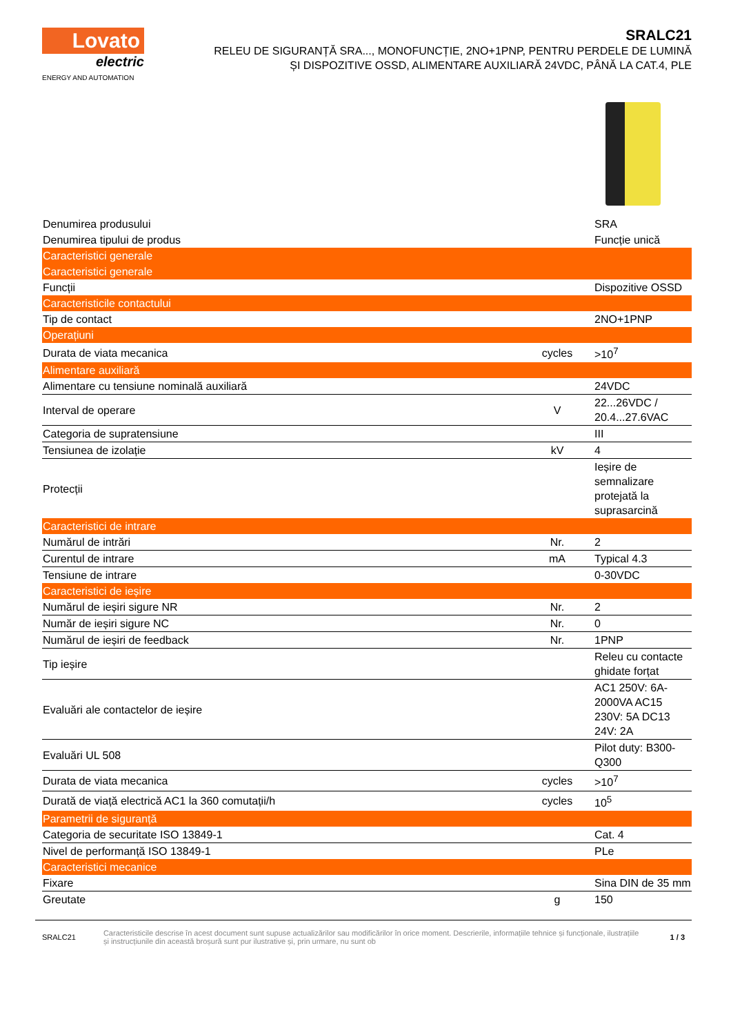Lovato
electric
ENERGY AND AUTOMATION
SRALC21
RELEU DE SIGURANȚĂ SRA..., MONOFUNCȚIE, 2NO+1PNP, PENTRU PERDELE DE LUMINĂ
ȘI DISPOZITIVE OSSD, ALIMENTARE AUXILIARĂ 24VDC, PÂNĂ LA CAT.4, PLE
| Denumirea produsului | | SRA |
| Denumirea tipului de produs | | Funcție unică |
| Caracteristici generale | | |
| Caracteristici generale | | |
| Funcții | | Dispozitive OSSD |
| Caracteristicile contactului | | |
| Tip de contact | | 2NO+1PNP |
| Operațiuni | | |
| Durata de viata mecanica | cycles | >10<sup>7</sup> |
| Alimentare auxiliară | | |
| Alimentare cu tensiune nominală auxiliară | | 24VDC |
| Interval de operare | V | 22...26VDC / 20.4...27.6VAC |
| Categoria de supratensiune | | III |
| Tensiunea de izolație | kV | 4 |
| Protecții | | Ieșire de semnalizare protejată la suprasarcină |
| Caracteristici de intrare | | |
| Numărul de intrări | Nr. | 2 |
| Curentul de intrare | mA | Typical 4.3 |
| Tensiune de intrare | | 0-30VDC |
| Caracteristici de ieșire | | |
| Numărul de ieșiri sigure NR | Nr. | 2 |
| Număr de ieșiri sigure NC | Nr. | 0 |
| Numărul de ieșiri de feedback | Nr. | 1PNP |
| Tip ieșire | | Releu cu contacte ghidate forțat |
| Evaluări ale contactelor de ieșire | | AC1 250V: 6A-2000VA AC15 230V: 5A DC13 24V: 2A |
| Evaluări UL 508 | | Pilot duty: B300-Q300 |
| Durata de viata mecanica | cycles | >10<sup>7</sup> |
| Durată de viață electrică AC1 la 360 comutații/h | cycles | 10<sup>5</sup> |
| Parametrii de siguranță | | |
| Categoria de securitate ISO 13849-1 | | Cat. 4 |
| Nivel de performanță ISO 13849-1 | | PLe |
| Caracteristici mecanice | | |
| Fixare | | Sina DIN de 35 mm |
| Greutate | g | 150 |
SRALC21 Caracteristicile descrise în acest document sunt supuse actualizărilor sau modificărilor în orice moment. Descrierile, informațiile tehnice și funcționale, ilustrațiile și instrucțiunile din această broșură sunt pur ilustrative și, prin urmare, nu sunt ob 1 / 3